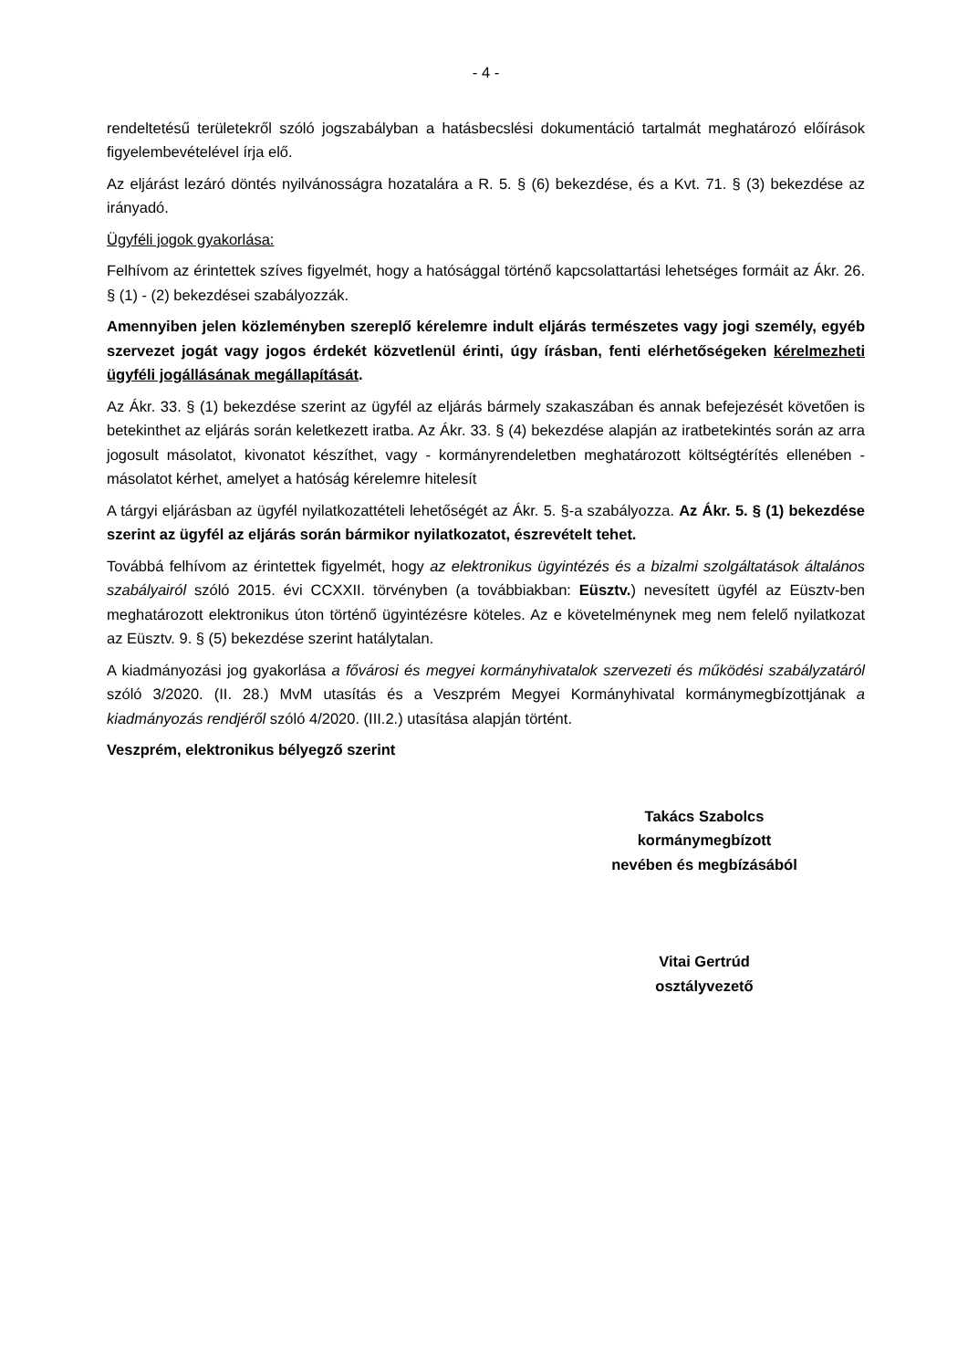- 4 -
rendeltetésű területekről szóló jogszabályban a hatásbecslési dokumentáció tartalmát meghatározó előírások figyelembevételével írja elő.
Az eljárást lezáró döntés nyilvánosságra hozatalára a R. 5. § (6) bekezdése, és a Kvt. 71. § (3) bekezdése az irányadó.
Ügyféli jogok gyakorlása:
Felhívom az érintettek szíves figyelmét, hogy a hatósággal történő kapcsolattartási lehetséges formáit az Ákr. 26. § (1) - (2) bekezdései szabályozzák.
Amennyiben jelen közleményben szereplő kérelemre indult eljárás természetes vagy jogi személy, egyéb szervezet jogát vagy jogos érdekét közvetlenül érinti, úgy írásban, fenti elérhetőségeken kérelmezheti ügyféli jogállásának megállapítását.
Az Ákr. 33. § (1) bekezdése szerint az ügyfél az eljárás bármely szakaszában és annak befejezését követően is betekinthet az eljárás során keletkezett iratba. Az Ákr. 33. § (4) bekezdése alapján az iratbetekintés során az arra jogosult másolatot, kivonatot készíthet, vagy - kormányrendeletben meghatározott költségtérítés ellenében - másolatot kérhet, amelyet a hatóság kérelemre hitelesít
A tárgyi eljárásban az ügyfél nyilatkozattételi lehetőségét az Ákr. 5. §-a szabályozza. Az Ákr. 5. § (1) bekezdése szerint az ügyfél az eljárás során bármikor nyilatkozatot, észrevételt tehet.
Továbbá felhívom az érintettek figyelmét, hogy az elektronikus ügyintézés és a bizalmi szolgál­tatások általános szabályairól szóló 2015. évi CCXXII. törvényben (a továbbiakban: Eüsztv.) nevesített ügyfél az Eüsztv-ben meghatározott elektronikus úton történő ügyintézésre köteles. Az e követelménynek meg nem felelő nyilatkozat az Eüsztv. 9. § (5) bekezdése szerint hatály­talan.
A kiadmányozási jog gyakorlása a fővárosi és megyei kormányhivatalok szervezeti és működési szabályzatáról szóló 3/2020. (II. 28.) MvM utasítás és a Veszprém Megyei Kormányhivatal kormánymegbízottjának a kiadmányozás rendjéről szóló 4/2020. (III.2.) utasítása alapján történt.
Veszprém, elektronikus bélyegző szerint
Takács Szabolcs
kormánymegbízott
nevében és megbízásából
Vitai Gertrúd
osztályvezető